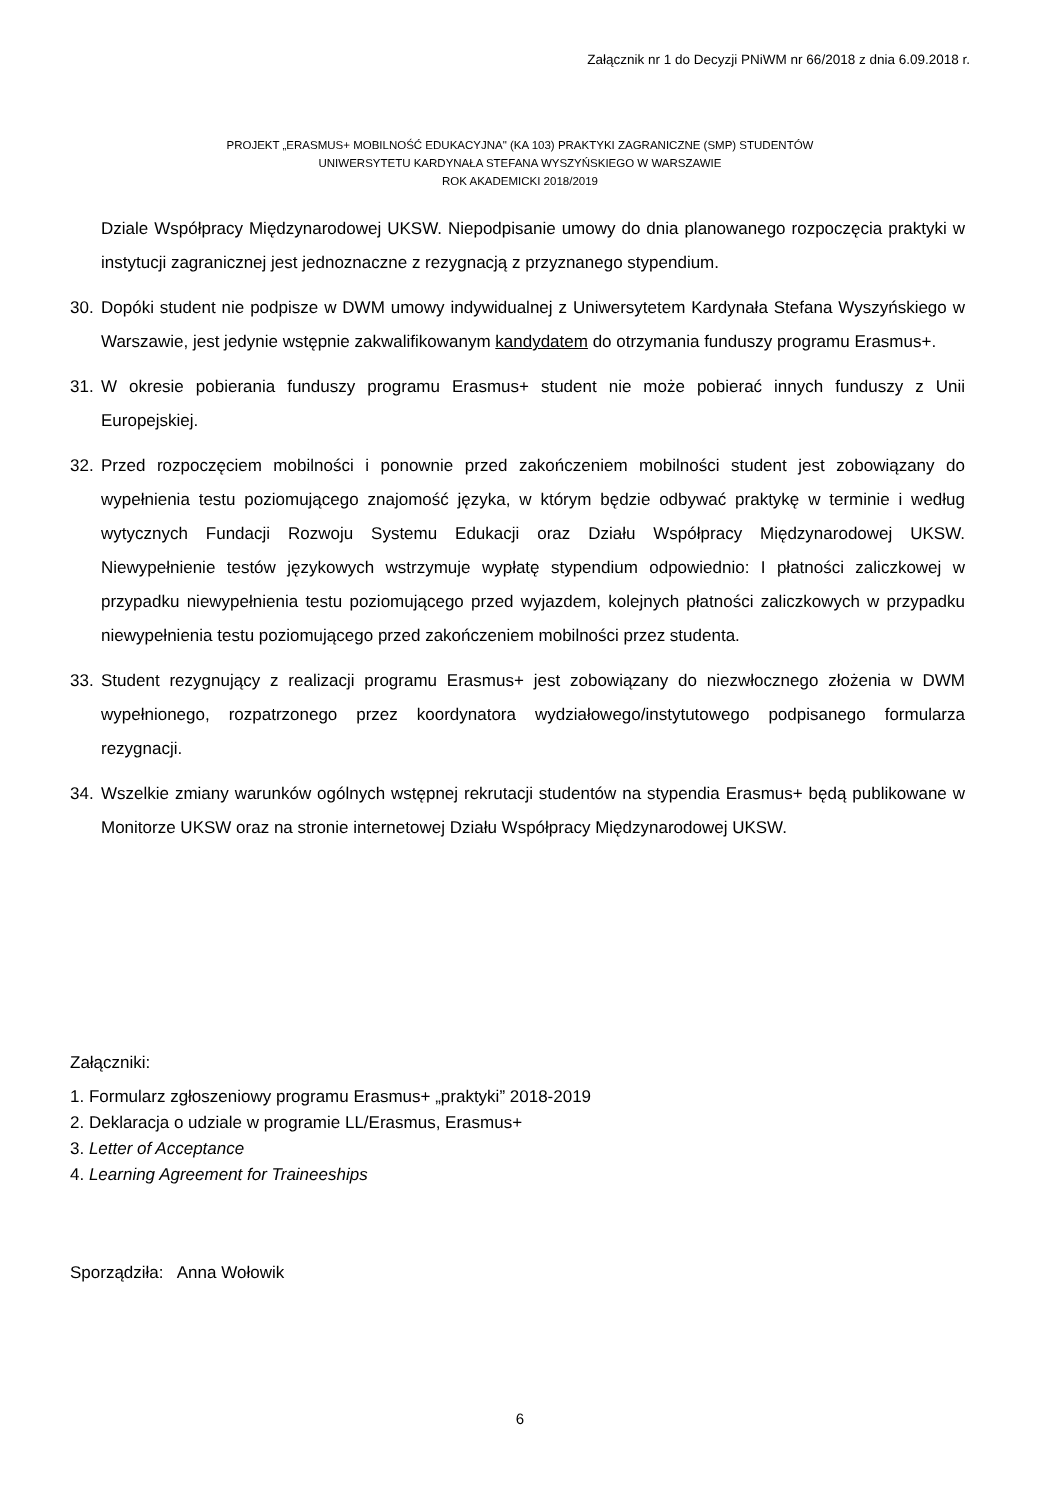Załącznik nr 1 do Decyzji PNiWM nr 66/2018 z dnia 6.09.2018 r.
PROJEKT „ERASMUS+ MOBILNOŚĆ EDUKACYJNA" (KA 103) PRAKTYKI ZAGRANICZNE (SMP) STUDENTÓW
UNIWERSYTETU KARDYNAŁA STEFANA WYSZYŃSKIEGO W WARSZAWIE
ROK AKADEMICKI 2018/2019
Dziale Współpracy Międzynarodowej UKSW. Niepodpisanie umowy do dnia planowanego rozpoczęcia praktyki w instytucji zagranicznej jest jednoznaczne z rezygnacją z przyznanego stypendium.
30. Dopóki student nie podpisze w DWM umowy indywidualnej z Uniwersytetem Kardynała Stefana Wyszyńskiego w Warszawie, jest jedynie wstępnie zakwalifikowanym kandydatem do otrzymania funduszy programu Erasmus+.
31. W okresie pobierania funduszy programu Erasmus+ student nie może pobierać innych funduszy z Unii Europejskiej.
32. Przed rozpoczęciem mobilności i ponownie przed zakończeniem mobilności student jest zobowiązany do wypełnienia testu poziomującego znajomość języka, w którym będzie odbywać praktykę w terminie i według wytycznych Fundacji Rozwoju Systemu Edukacji oraz Działu Współpracy Międzynarodowej UKSW. Niewypełnienie testów językowych wstrzymuje wypłatę stypendium odpowiednio: I płatności zaliczkowej w przypadku niewypełnienia testu poziomującego przed wyjazdem, kolejnych płatności zaliczkowych w przypadku niewypełnienia testu poziomującego przed zakończeniem mobilności przez studenta.
33. Student rezygnujący z realizacji programu Erasmus+ jest zobowiązany do niezwłocznego złożenia w DWM wypełnionego, rozpatrzonego przez koordynatora wydziałowego/instytutowego podpisanego formularza rezygnacji.
34. Wszelkie zmiany warunków ogólnych wstępnej rekrutacji studentów na stypendia Erasmus+ będą publikowane w Monitorze UKSW oraz na stronie internetowej Działu Współpracy Międzynarodowej UKSW.
Załączniki:
1. Formularz zgłoszeniowy programu Erasmus+ „praktyki” 2018-2019
2. Deklaracja o udziale w programie LL/Erasmus, Erasmus+
3. Letter of Acceptance
4. Learning Agreement for Traineeships
Sporządziła: Anna Wołowik
6